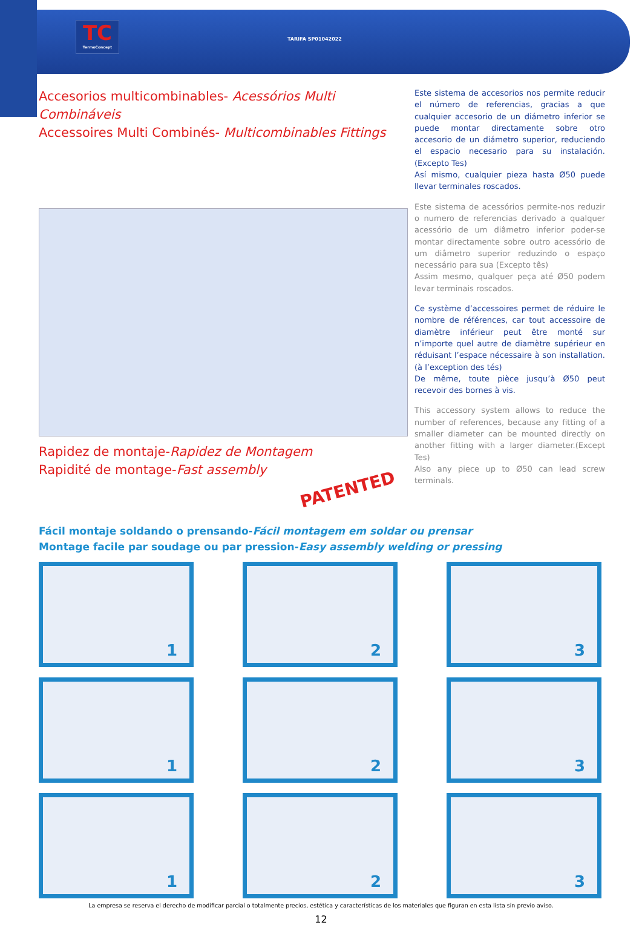TC
TermoConcept
TARIFA SP01042022
Accesorios multicombinables- Acessórios Multi Combináveis
Accessoires Multi Combinés- Multicombinables Fittings
Rapidez de montaje-Rapidez de Montagem
Rapidité de montage-Fast assembly
PATENTED
Este sistema de accesorios nos permite reducir el número de referencias, gracias a que cualquier accesorio de un diámetro inferior se puede montar directamente sobre otro accesorio de un diámetro superior, reduciendo el espacio necesario para su instalación.(Excepto Tes)
Así mismo, cualquier pieza hasta Ø50 puede llevar terminales roscados.
Este sistema de acessórios permite-nos reduzir o numero de referencias derivado a qualquer acessório de um diâmetro inferior poder-se montar directamente sobre outro acessório de um diâmetro superior reduzindo o espaço necessário para sua (Excepto tês)
Assim mesmo, qualquer peça até Ø50 podem levar terminais roscados.
Ce système d’accessoires permet de réduire le nombre de références, car tout accessoire de diamètre inférieur peut être monté sur n’importe quel autre de diamètre supérieur en réduisant l’espace nécessaire à son installation. (à l’exception des tés)
De même, toute pièce jusqu’à Ø50 peut recevoir des bornes à vis.
This accessory system allows to reduce the number of references, because any fitting of a smaller diameter can be mounted directly on another fitting with a larger diameter.(Except Tes)
Also any piece up to Ø50 can lead screw terminals.
Fácil montaje soldando o prensando-Fácil montagem em soldar ou prensar
Montage facile par soudage ou par pression-Easy assembly welding or pressing
1
2
3
1
2
3
1
2
3
La empresa se reserva el derecho de modificar parcial o totalmente precios, estética y características de los materiales que figuran en esta lista sin previo aviso.
12